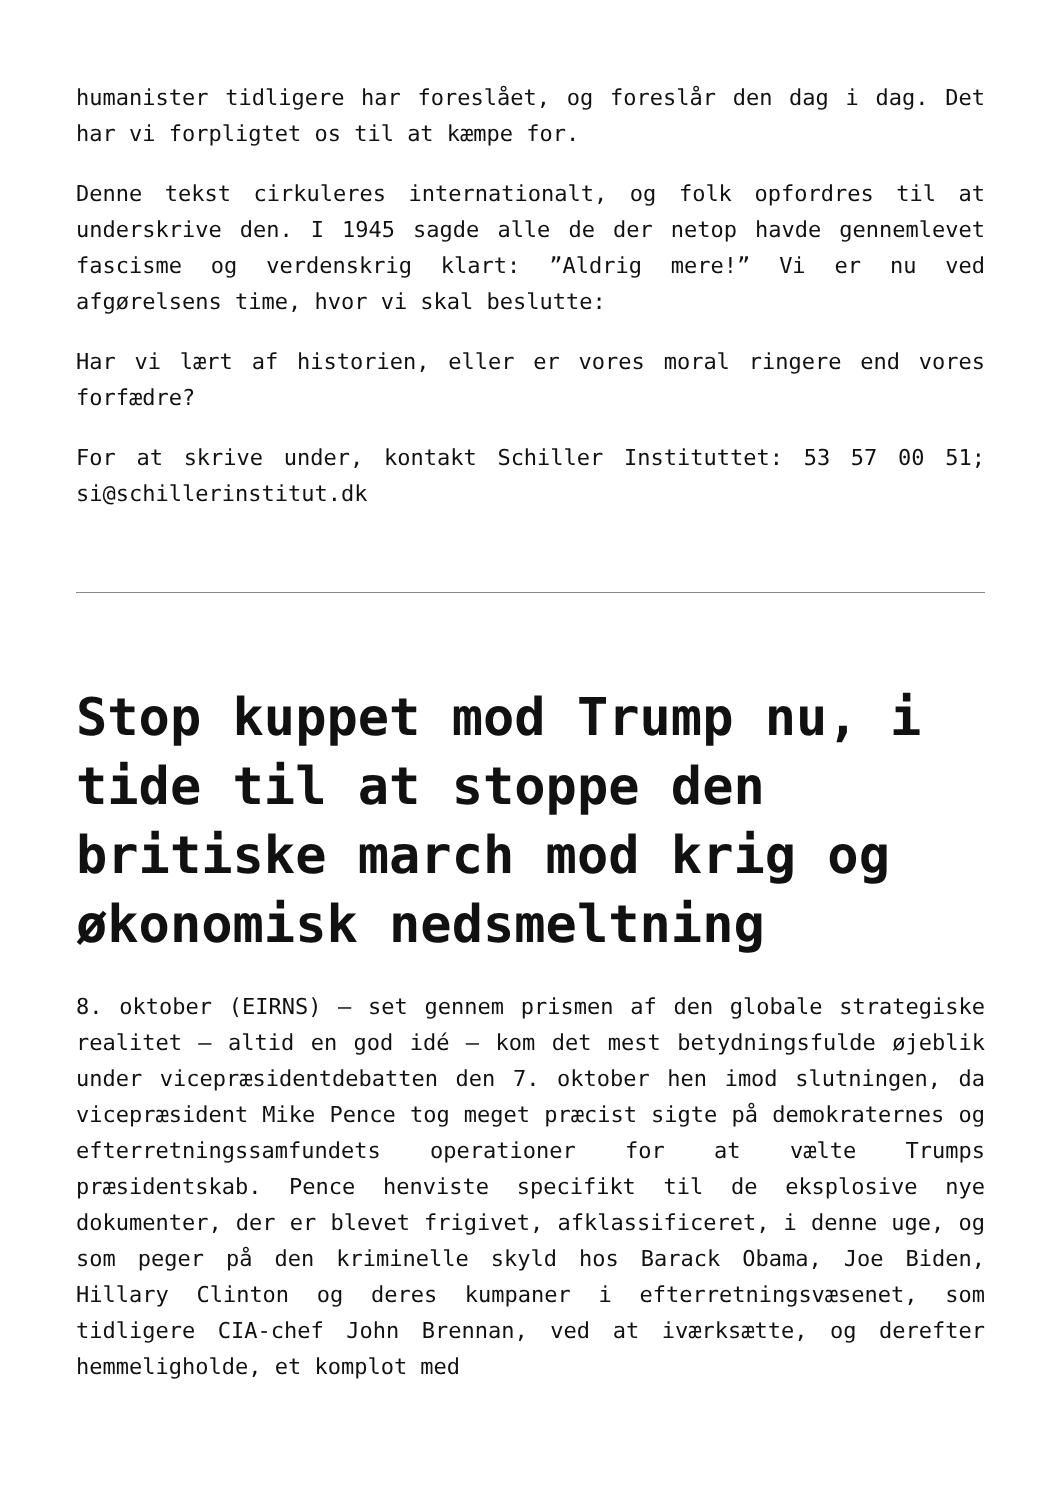humanister tidligere har foreslået, og foreslår den dag i dag. Det har vi forpligtet os til at kæmpe for.
Denne tekst cirkuleres internationalt, og folk opfordres til at underskrive den. I 1945 sagde alle de der netop havde gennemlevet fascisme og verdenskrig klart: ”Aldrig mere!” Vi er nu ved afgørelsens time, hvor vi skal beslutte:
Har vi lært af historien, eller er vores moral ringere end vores forfædre?
For at skrive under, kontakt Schiller Instituttet: 53 57 00 51; si@schillerinstitut.dk
Stop kuppet mod Trump nu, i tide til at stoppe den britiske march mod krig og økonomisk nedsmeltning
8. oktober (EIRNS) — set gennem prismen af den globale strategiske realitet — altid en god idé — kom det mest betydningsfulde øjeblik under vicepræsidentdebatten den 7. oktober hen imod slutningen, da vicepræsident Mike Pence tog meget præcist sigte på demokraternes og efterretningssamfundets operationer for at vælte Trumps præsidentskab. Pence henviste specifikt til de eksplosive nye dokumenter, der er blevet frigivet, afklassificeret, i denne uge, og som peger på den kriminelle skyld hos Barack Obama, Joe Biden, Hillary Clinton og deres kumpaner i efterretningsvæsenet, som tidligere CIA-chef John Brennan, ved at iværksætte, og derefter hemmeligholde, et komplot med